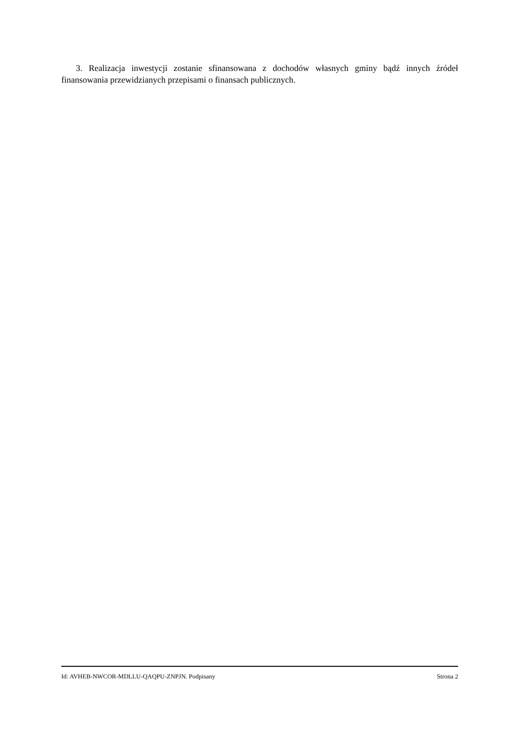3. Realizacja inwestycji zostanie sfinansowana z dochodów własnych gminy bądź innych źródeł finansowania przewidzianych przepisami o finansach publicznych.
Id: AVHEB-NWCOR-MDLLU-QAQPU-ZNPJN. Podpisany Strona 2